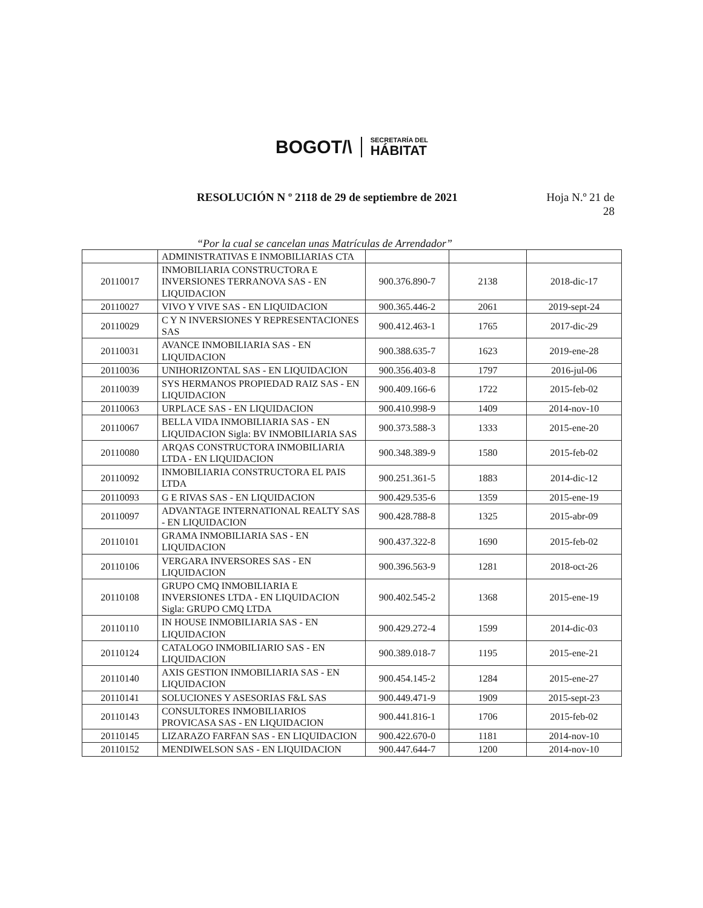BOGOT/\
SECRETARÍA DEL
HÁBITAT
RESOLUCIÓN N º 2118 de 29 de septiembre de 2021
Hoja N.º 21 de
28
“Por la cual se cancelan unas Matrículas de Arrendador”
| | ADMINISTRATIVAS E INMOBILIARIAS CTA | | | |
| 20110017 | INMOBILIARIA CONSTRUCTORA E INVERSIONES TERRANOVA SAS - EN LIQUIDACION | 900.376.890-7 | 2138 | 2018-dic-17 |
| 20110027 | VIVO Y VIVE SAS - EN LIQUIDACION | 900.365.446-2 | 2061 | 2019-sept-24 |
| 20110029 | C Y N INVERSIONES Y REPRESENTACIONES SAS | 900.412.463-1 | 1765 | 2017-dic-29 |
| 20110031 | AVANCE INMOBILIARIA SAS - EN LIQUIDACION | 900.388.635-7 | 1623 | 2019-ene-28 |
| 20110036 | UNIHORIZONTAL SAS - EN LIQUIDACION | 900.356.403-8 | 1797 | 2016-jul-06 |
| 20110039 | SYS HERMANOS PROPIEDAD RAIZ SAS - EN LIQUIDACION | 900.409.166-6 | 1722 | 2015-feb-02 |
| 20110063 | URPLACE SAS - EN LIQUIDACION | 900.410.998-9 | 1409 | 2014-nov-10 |
| 20110067 | BELLA VIDA INMOBILIARIA SAS - EN LIQUIDACION Sigla: BV INMOBILIARIA SAS | 900.373.588-3 | 1333 | 2015-ene-20 |
| 20110080 | ARQAS CONSTRUCTORA INMOBILIARIA LTDA - EN LIQUIDACION | 900.348.389-9 | 1580 | 2015-feb-02 |
| 20110092 | INMOBILIARIA CONSTRUCTORA EL PAIS LTDA | 900.251.361-5 | 1883 | 2014-dic-12 |
| 20110093 | G E RIVAS SAS - EN LIQUIDACION | 900.429.535-6 | 1359 | 2015-ene-19 |
| 20110097 | ADVANTAGE INTERNATIONAL REALTY SAS - EN LIQUIDACION | 900.428.788-8 | 1325 | 2015-abr-09 |
| 20110101 | GRAMA INMOBILIARIA SAS - EN LIQUIDACION | 900.437.322-8 | 1690 | 2015-feb-02 |
| 20110106 | VERGARA INVERSORES SAS - EN LIQUIDACION | 900.396.563-9 | 1281 | 2018-oct-26 |
| 20110108 | GRUPO CMQ INMOBILIARIA E INVERSIONES LTDA - EN LIQUIDACION Sigla: GRUPO CMQ LTDA | 900.402.545-2 | 1368 | 2015-ene-19 |
| 20110110 | IN HOUSE INMOBILIARIA SAS - EN LIQUIDACION | 900.429.272-4 | 1599 | 2014-dic-03 |
| 20110124 | CATALOGO INMOBILIARIO SAS - EN LIQUIDACION | 900.389.018-7 | 1195 | 2015-ene-21 |
| 20110140 | AXIS GESTION INMOBILIARIA SAS - EN LIQUIDACION | 900.454.145-2 | 1284 | 2015-ene-27 |
| 20110141 | SOLUCIONES Y ASESORIAS F&L SAS | 900.449.471-9 | 1909 | 2015-sept-23 |
| 20110143 | CONSULTORES INMOBILIARIOS PROVICASA SAS - EN LIQUIDACION | 900.441.816-1 | 1706 | 2015-feb-02 |
| 20110145 | LIZARAZO FARFAN SAS - EN LIQUIDACION | 900.422.670-0 | 1181 | 2014-nov-10 |
| 20110152 | MENDIWELSON SAS - EN LIQUIDACION | 900.447.644-7 | 1200 | 2014-nov-10 |